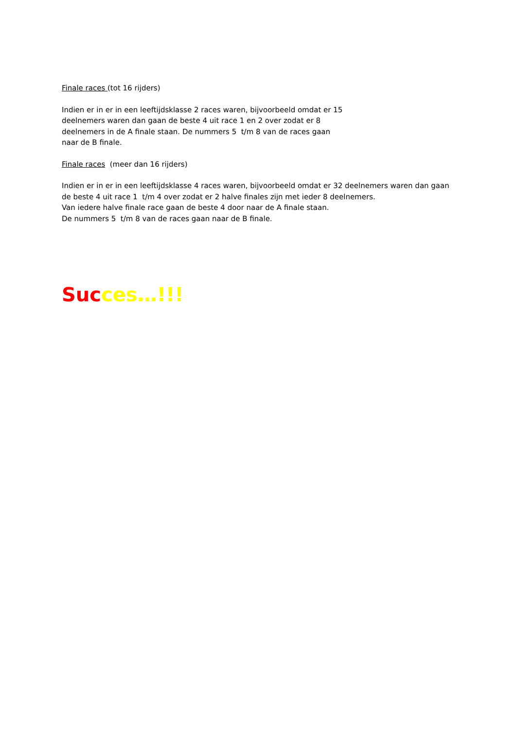Finale races (tot 16 rijders)
Indien er in er in een leeftijdsklasse 2 races waren, bijvoorbeeld omdat er 15
deelnemers waren dan gaan de beste 4 uit race 1 en 2 over zodat er 8
deelnemers in de A finale staan. De nummers 5 t/m 8 van de races gaan
naar de B finale.
Finale races (meer dan 16 rijders)
Indien er in er in een leeftijdsklasse 4 races waren, bijvoorbeeld omdat er 32 deelnemers waren dan gaan
de beste 4 uit race 1 t/m 4 over zodat er 2 halve finales zijn met ieder 8 deelnemers.
Van iedere halve finale race gaan de beste 4 door naar de A finale staan.
De nummers 5 t/m 8 van de races gaan naar de B finale.
Suc ces…!!!